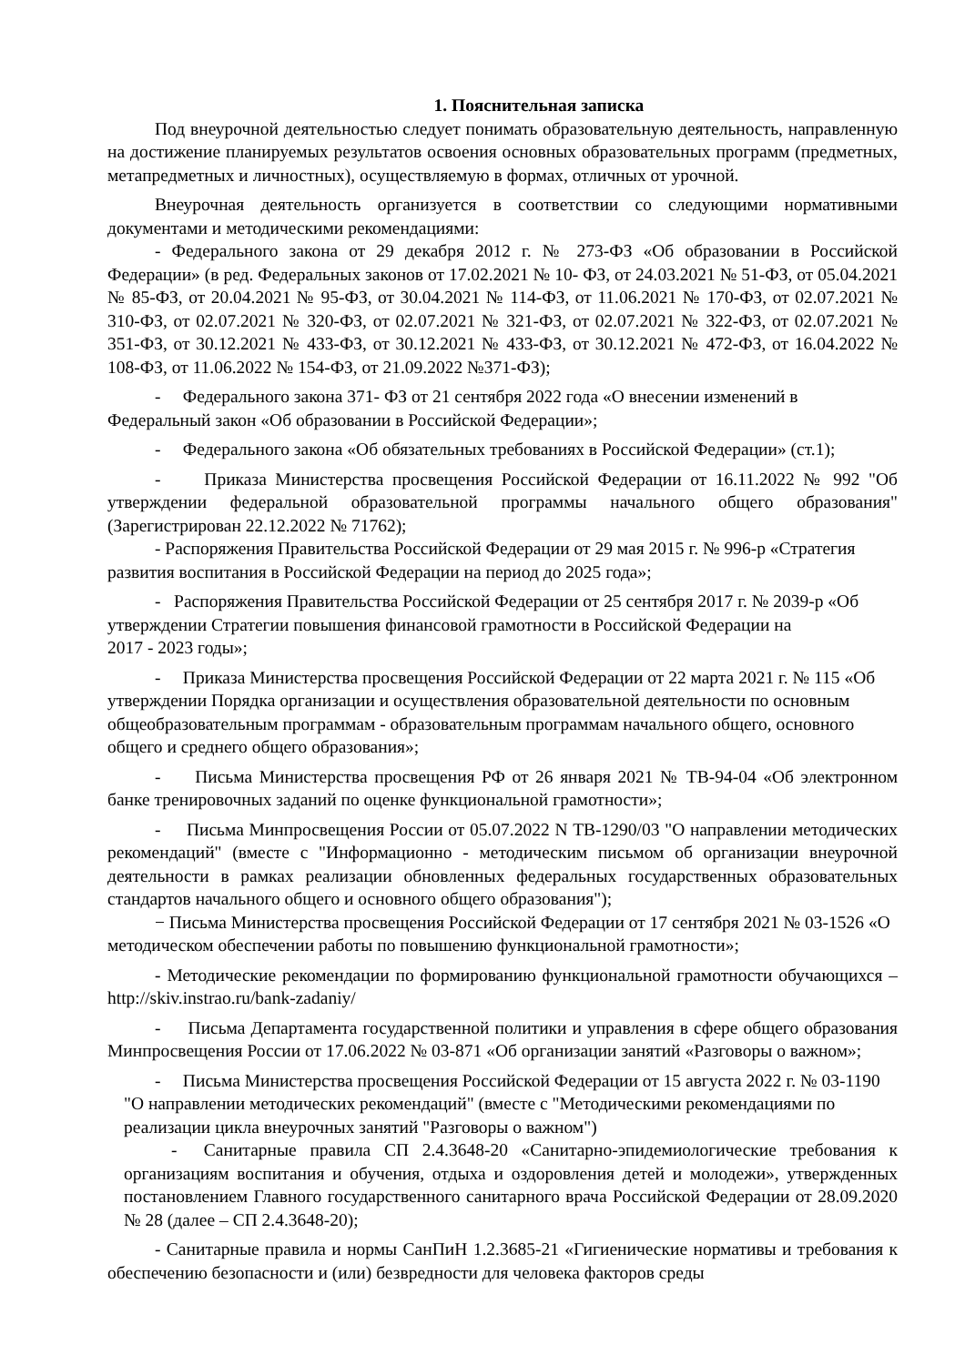1. Пояснительная записка
Под внеурочной деятельностью следует понимать образовательную деятельность, направленную на достижение планируемых результатов освоения основных образовательных программ (предметных, метапредметных и личностных), осуществляемую в формах, отличных от урочной.
Внеурочная деятельность организуется в соответствии со следующими нормативными документами и методическими рекомендациями:
- Федерального закона от 29 декабря 2012 г. № 273-ФЗ «Об образовании в Российской Федерации» (в ред. Федеральных законов от 17.02.2021 № 10- ФЗ, от 24.03.2021 № 51-ФЗ, от 05.04.2021 № 85-ФЗ, от 20.04.2021 № 95-ФЗ, от 30.04.2021 № 114-ФЗ, от 11.06.2021 № 170-ФЗ, от 02.07.2021 № 310-ФЗ, от 02.07.2021 № 320-ФЗ, от 02.07.2021 № 321-ФЗ, от 02.07.2021 № 322-ФЗ, от 02.07.2021 № 351-ФЗ, от 30.12.2021 № 433-ФЗ, от 30.12.2021 № 433-ФЗ, от 30.12.2021 № 472-ФЗ, от 16.04.2022 № 108-ФЗ, от 11.06.2022 № 154-ФЗ, от 21.09.2022 №371-ФЗ);
- Федерального закона 371- ФЗ от 21 сентября 2022 года «О внесении изменений в Федеральный закон «Об образовании в Российской Федерации»;
- Федерального закона «Об обязательных требованиях в Российской Федерации» (ст.1);
- Приказа Министерства просвещения Российской Федерации от 16.11.2022 № 992 "Об утверждении федеральной образовательной программы начального общего образования" (Зарегистрирован 22.12.2022 № 71762);
- Распоряжения Правительства Российской Федерации от 29 мая 2015 г. № 996-р «Стратегия развития воспитания в Российской Федерации на период до 2025 года»;
- Распоряжения Правительства Российской Федерации от 25 сентября 2017 г. № 2039-р «Об утверждении Стратегии повышения финансовой грамотности в Российской Федерации на
2017 - 2023 годы»;
- Приказа Министерства просвещения Российской Федерации от 22 марта 2021 г. № 115 «Об утверждении Порядка организации и осуществления образовательной деятельности по основным общеобразовательным программам - образовательным программам начального общего, основного общего и среднего общего образования»;
- Письма Министерства просвещения РФ от 26 января 2021 № ТВ-94-04 «Об электронном банке тренировочных заданий по оценке функциональной грамотности»;
- Письма Минпросвещения России от 05.07.2022 N ТВ-1290/03 "О направлении методических рекомендаций" (вместе с "Информационно - методическим письмом об организации внеурочной деятельности в рамках реализации обновленных федеральных государственных образовательных стандартов начального общего и основного общего образования");
− Письма Министерства просвещения Российской Федерации от 17 сентября 2021 № 03-1526 «О методическом обеспечении работы по повышению функциональной грамотности»;
- Методические рекомендации по формированию функциональной грамотности обучающихся – http://skiv.instrao.ru/bank-zadaniy/
- Письма Департамента государственной политики и управления в сфере общего образования Минпросвещения России от 17.06.2022 № 03-871 «Об организации занятий «Разговоры о важном»;
- Письма Министерства просвещения Российской Федерации от 15 августа 2022 г. № 03-1190 "О направлении методических рекомендаций" (вместе с "Методическими рекомендациями по реализации цикла внеурочных занятий "Разговоры о важном")
- Санитарные правила СП 2.4.3648-20 «Санитарно-эпидемиологические требования к организациям воспитания и обучения, отдыха и оздоровления детей и молодежи», утвержденных постановлением Главного государственного санитарного врача Российской Федерации от 28.09.2020 № 28 (далее – СП 2.4.3648-20);
- Санитарные правила и нормы СанПиН 1.2.3685-21 «Гигиенические нормативы и требования к обеспечению безопасности и (или) безвредности для человека факторов среды